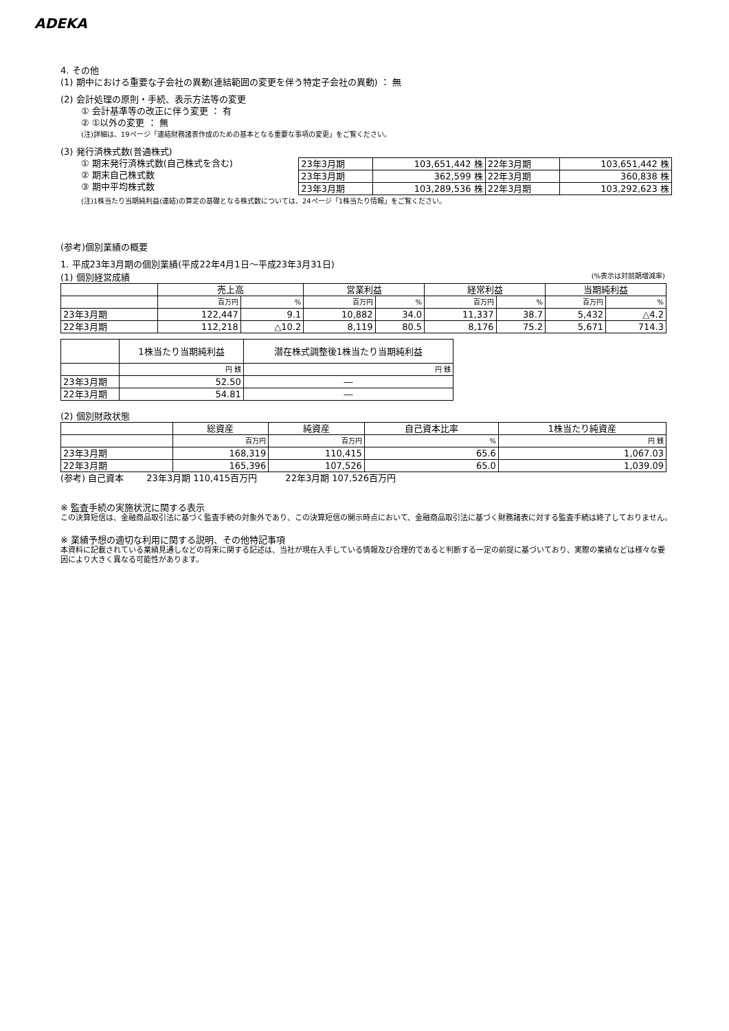ADEKA
4. その他
(1) 期中における重要な子会社の異動(連結範囲の変更を伴う特定子会社の異動) ： 無
(2) 会計処理の原則・手続、表示方法等の変更
① 会計基準等の改正に伴う変更 ： 有
② ①以外の変更 ： 無
(注)詳細は、19ページ「連結財務諸表作成のための基本となる重要な事項の変更」をご覧ください。
(3) 発行済株式数(普通株式)
① 期末発行済株式数(自己株式を含む)
② 期末自己株式数
③ 期中平均株式数
| 23年3月期 | 103,651,442 株 | 22年3月期 | 103,651,442 株 |
| 23年3月期 | 362,599 株 | 22年3月期 | 360,838 株 |
| 23年3月期 | 103,289,536 株 | 22年3月期 | 103,292,623 株 |
(注)1株当たり当期純利益(連結)の算定の基礎となる株式数については、24ページ「1株当たり情報」をご覧ください。
(参考)個別業績の概要
1. 平成23年3月期の個別業績(平成22年4月1日～平成23年3月31日)
(1) 個別経営成績 (%表示は対前期増減率)
| | 売上高 | | 営業利益 | | 経常利益 | | 当期純利益 | |
| --- | --- | --- | --- | --- | --- | --- | --- | --- |
| | 百万円 | % | 百万円 | % | 百万円 | % | 百万円 | % |
| 23年3月期 | 122,447 | 9.1 | 10,882 | 34.0 | 11,337 | 38.7 | 5,432 | △4.2 |
| 22年3月期 | 112,218 | △10.2 | 8,119 | 80.5 | 8,176 | 75.2 | 5,671 | 714.3 |
| | 1株当たり当期純利益 | 潜在株式調整後1株当たり当期純利益 |
| --- | --- | --- |
| | 円 銭 | 円 銭 |
| 23年3月期 | 52.50 | ― |
| 22年3月期 | 54.81 | ― |
(2) 個別財政状態
| | 総資産 | 純資産 | 自己資本比率 | 1株当たり純資産 |
| --- | --- | --- | --- | --- |
| | 百万円 | 百万円 | % | 円 銭 |
| 23年3月期 | 168,319 | 110,415 | 65.6 | 1,067.03 |
| 22年3月期 | 165,396 | 107,526 | 65.0 | 1,039.09 |
(参考) 自己資本 23年3月期 110,415百万円 22年3月期 107,526百万円
※ 監査手続の実施状況に関する表示
この決算短信は、金融商品取引法に基づく監査手続の対象外であり、この決算短信の開示時点において、金融商品取引法に基づく財務諸表に対する監査手続は終了しておりません。
※ 業績予想の適切な利用に関する説明、その他特記事項
本資料に記載されている業績見通しなどの将来に関する記述は、当社が現在入手している情報及び合理的であると判断する一定の前提に基づいており、実際の業績などは様々な要因により大きく異なる可能性があります。